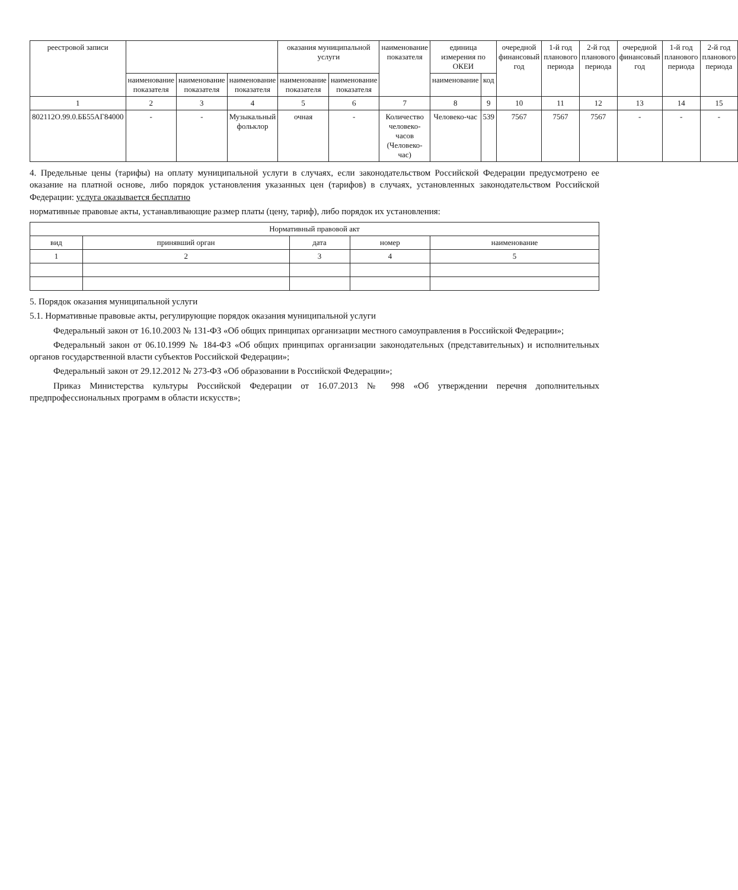| реестровой записи | | | | оказания муниципальной услуги | | наименование показателя | единица измерения по ОКЕИ | | очередной финансовый год | 1-й год планового периода | 2-й год планового периода | очередной финансовый год | 1-й год планового периода | 2-й год планового периода |
| --- | --- | --- | --- | --- | --- | --- | --- | --- | --- | --- | --- | --- | --- | --- |
| | наименование показателя | наименование показателя | наименование показателя | наименование показателя | наименование показателя | | наименование | код | | | | | | |
| 1 | 2 | 3 | 4 | 5 | 6 | 7 | 8 | 9 | 10 | 11 | 12 | 13 | 14 | 15 |
| 802112О.99.0.ББ55АГ84000 | - | - | Музыкальный фольклор | очная | - | Количество человеко-часов (Человеко-час) | Человеко-час | 539 | 7567 | 7567 | 7567 | - | - | - |
4. Предельные цены (тарифы) на оплату муниципальной услуги в случаях, если законодательством Российской Федерации предусмотрено ее оказание на платной основе, либо порядок установления указанных цен (тарифов) в случаях, установленных законодательством Российской Федерации: услуга оказывается бесплатно
нормативные правовые акты, устанавливающие размер платы (цену, тариф), либо порядок их установления:
| Нормативный правовой акт | | | | |
| --- | --- | --- | --- | --- |
| вид | принявший орган | дата | номер | наименование |
| 1 | 2 | 3 | 4 | 5 |
5. Порядок оказания муниципальной услуги
5.1. Нормативные правовые акты, регулирующие порядок оказания муниципальной услуги
Федеральный закон от 16.10.2003 № 131-ФЗ «Об общих принципах организации местного самоуправления в Российской Федерации»;
Федеральный закон от 06.10.1999 № 184-ФЗ «Об общих принципах организации законодательных (представительных) и исполнительных органов государственной власти субъектов Российской Федерации»;
Федеральный закон от 29.12.2012 № 273-ФЗ «Об образовании в Российской Федерации»;
Приказ Министерства культуры Российской Федерации от 16.07.2013 № 998 «Об утверждении перечня дополнительных предпрофессиональных программ в области искусств»;